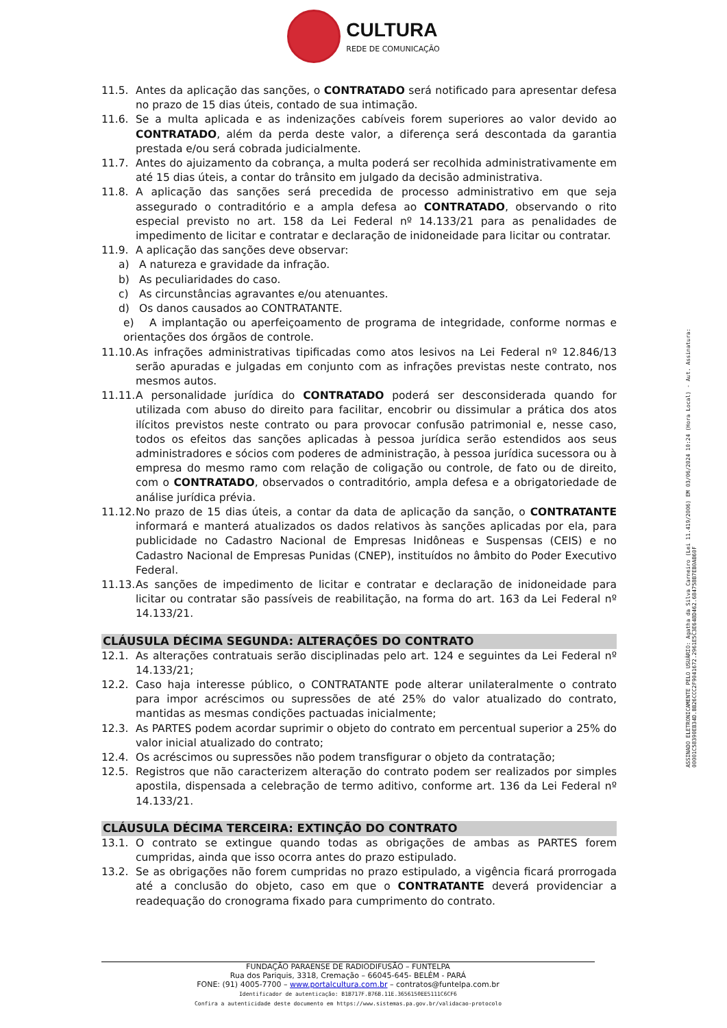CULTURA
REDE DE COMUNICAÇÃO
11.5. Antes da aplicação das sanções, o CONTRATADO será notificado para apresentar defesa no prazo de 15 dias úteis, contado de sua intimação.
11.6. Se a multa aplicada e as indenizações cabíveis forem superiores ao valor devido ao CONTRATADO, além da perda deste valor, a diferença será descontada da garantia prestada e/ou será cobrada judicialmente.
11.7. Antes do ajuizamento da cobrança, a multa poderá ser recolhida administrativamente em até 15 dias úteis, a contar do trânsito em julgado da decisão administrativa.
11.8. A aplicação das sanções será precedida de processo administrativo em que seja assegurado o contraditório e a ampla defesa ao CONTRATADO, observando o rito especial previsto no art. 158 da Lei Federal nº 14.133/21 para as penalidades de impedimento de licitar e contratar e declaração de inidoneidade para licitar ou contratar.
11.9. A aplicação das sanções deve observar:
a) A natureza e gravidade da infração.
b) As peculiaridades do caso.
c) As circunstâncias agravantes e/ou atenuantes.
d) Os danos causados ao CONTRATANTE.
e) A implantação ou aperfeiçoamento de programa de integridade, conforme normas e orientações dos órgãos de controle.
11.10. As infrações administrativas tipificadas como atos lesivos na Lei Federal nº 12.846/13 serão apuradas e julgadas em conjunto com as infrações previstas neste contrato, nos mesmos autos.
11.11. A personalidade jurídica do CONTRATADO poderá ser desconsiderada quando for utilizada com abuso do direito para facilitar, encobrir ou dissimular a prática dos atos ilícitos previstos neste contrato ou para provocar confusão patrimonial e, nesse caso, todos os efeitos das sanções aplicadas à pessoa jurídica serão estendidos aos seus administradores e sócios com poderes de administração, à pessoa jurídica sucessora ou à empresa do mesmo ramo com relação de coligação ou controle, de fato ou de direito, com o CONTRATADO, observados o contraditório, ampla defesa e a obrigatoriedade de análise jurídica prévia.
11.12. No prazo de 15 dias úteis, a contar da data de aplicação da sanção, o CONTRATANTE informará e manterá atualizados os dados relativos às sanções aplicadas por ela, para publicidade no Cadastro Nacional de Empresas Inidôneas e Suspensas (CEIS) e no Cadastro Nacional de Empresas Punidas (CNEP), instituídos no âmbito do Poder Executivo Federal.
11.13. As sanções de impedimento de licitar e contratar e declaração de inidoneidade para licitar ou contratar são passíveis de reabilitação, na forma do art. 163 da Lei Federal nº 14.133/21.
CLÁUSULA DÉCIMA SEGUNDA: ALTERAÇÕES DO CONTRATO
12.1. As alterações contratuais serão disciplinadas pelo art. 124 e seguintes da Lei Federal nº 14.133/21;
12.2. Caso haja interesse público, o CONTRATANTE pode alterar unilateralmente o contrato para impor acréscimos ou supressões de até 25% do valor atualizado do contrato, mantidas as mesmas condições pactuadas inicialmente;
12.3. As PARTES podem acordar suprimir o objeto do contrato em percentual superior a 25% do valor inicial atualizado do contrato;
12.4. Os acréscimos ou supressões não podem transfigurar o objeto da contratação;
12.5. Registros que não caracterizem alteração do contrato podem ser realizados por simples apostila, dispensada a celebração de termo aditivo, conforme art. 136 da Lei Federal nº 14.133/21.
CLÁUSULA DÉCIMA TERCEIRA: EXTINÇÃO DO CONTRATO
13.1. O contrato se extingue quando todas as obrigações de ambas as PARTES forem cumpridas, ainda que isso ocorra antes do prazo estipulado.
13.2. Se as obrigações não forem cumpridas no prazo estipulado, a vigência ficará prorrogada até a conclusão do objeto, caso em que o CONTRATANTE deverá providenciar a readequação do cronograma fixado para cumprimento do contrato.
FUNDAÇÃO PARAENSE DE RADIODIFUSÃO – FUNTELPA
Rua dos Pariquis, 3318, Cremação – 66045-645- BELÉM - PARÁ
FONE: (91) 4005-7700 – www.portalcultura.com.br – contratos@funtelpa.com.br
Identificador de autenticação: B1B717F.B76B.11E.3656150EE5111C6CF6
Confira a autenticidade deste documento em https://www.sistemas.pa.gov.br/validacao-protocolo
ASSINADO ELETRONICAMENTE PELO USUÁRIO: Agatha da Silva Carneiro (Lei 11.419/2006) EM 03/06/2024 10:24 (Hora Local) - Aut. Assinatura: 00001C58390EB34D.BB26CCC2F9041672.2961E5C3E648D462.684758B7EB0AB60F